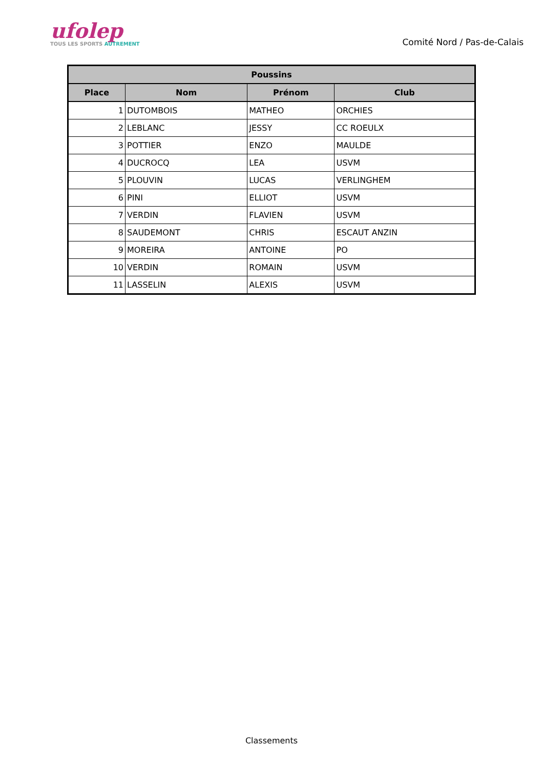ufolep
TOUS LES SPORTS AUTREMENT
Comité Nord / Pas-de-Calais
| Poussins | | | |
| --- | --- | --- | --- |
| Place | Nom | Prénom | Club |
| 1 | DUTOMBOIS | MATHEO | ORCHIES |
| 2 | LEBLANC | JESSY | CC ROEULX |
| 3 | POTTIER | ENZO | MAULDE |
| 4 | DUCROCQ | LEA | USVM |
| 5 | PLOUVIN | LUCAS | VERLINGHEM |
| 6 | PINI | ELLIOT | USVM |
| 7 | VERDIN | FLAVIEN | USVM |
| 8 | SAUDEMONT | CHRIS | ESCAUT ANZIN |
| 9 | MOREIRA | ANTOINE | PO |
| 10 | VERDIN | ROMAIN | USVM |
| 11 | LASSELIN | ALEXIS | USVM |
Classements